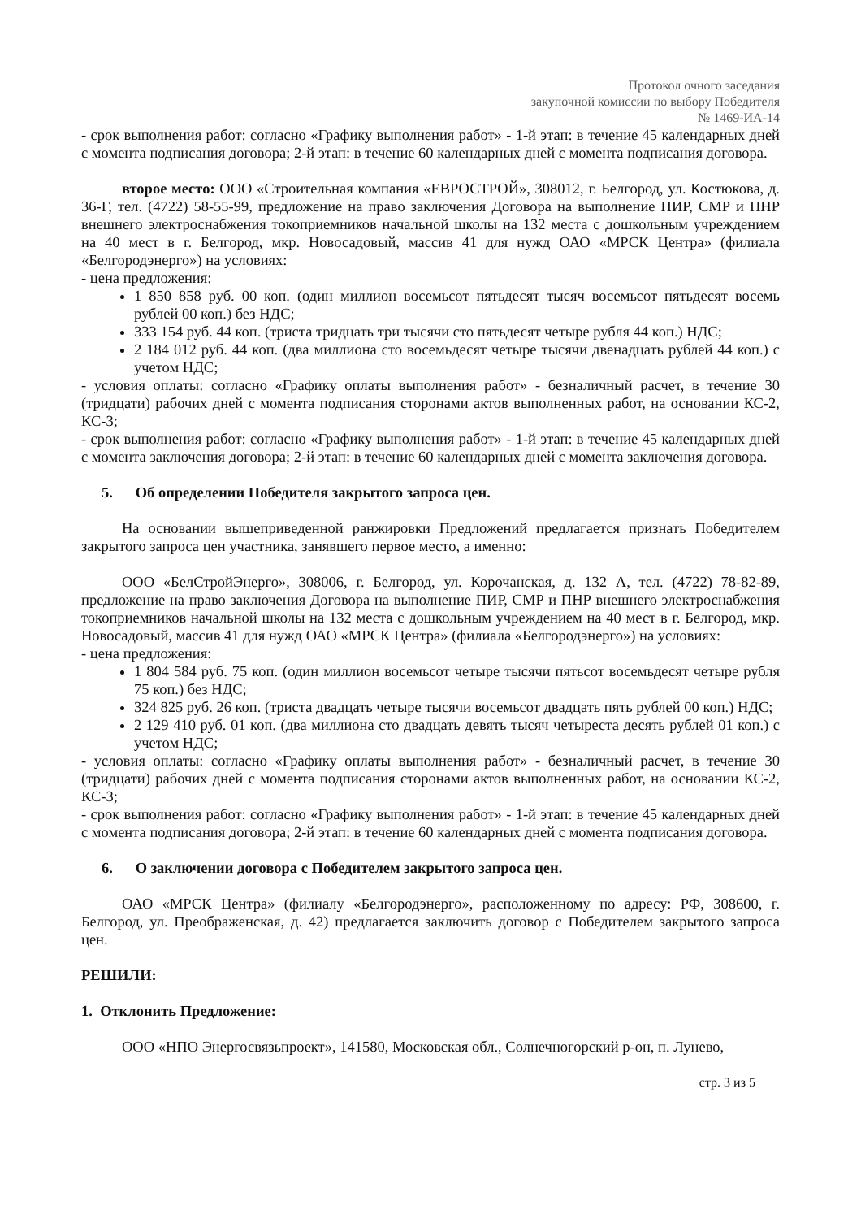Протокол очного заседания
закупочной комиссии по выбору Победителя
№ 1469-ИА-14
- срок выполнения работ: согласно «Графику выполнения работ» - 1-й этап: в течение 45 календарных дней с момента подписания договора; 2-й этап: в течение 60 календарных дней с момента подписания договора.
второе место: ООО «Строительная компания «ЕВРОСТРОЙ», 308012, г. Белгород, ул. Костюкова, д. 36-Г, тел. (4722) 58-55-99, предложение на право заключения Договора на выполнение ПИР, СМР и ПНР внешнего электроснабжения токоприемников начальной школы на 132 места с дошкольным учреждением на 40 мест в г. Белгород, мкр. Новосадовый, массив 41 для нужд ОАО «МРСК Центра» (филиала «Белгородэнерго») на условиях:
- цена предложения:
1 850 858 руб. 00 коп. (один миллион восемьсот пятьдесят тысяч восемьсот пятьдесят восемь рублей 00 коп.) без НДС;
333 154 руб. 44 коп. (триста тридцать три тысячи сто пятьдесят четыре рубля 44 коп.) НДС;
2 184 012 руб. 44 коп. (два миллиона сто восемьдесят четыре тысячи двенадцать рублей 44 коп.) с учетом НДС;
- условия оплаты: согласно «Графику оплаты выполнения работ» - безналичный расчет, в течение 30 (тридцати) рабочих дней с момента подписания сторонами актов выполненных работ, на основании КС-2, КС-3;
- срок выполнения работ: согласно «Графику выполнения работ» - 1-й этап: в течение 45 календарных дней с момента заключения договора; 2-й этап: в течение 60 календарных дней с момента заключения договора.
5. Об определении Победителя закрытого запроса цен.
На основании вышеприведенной ранжировки Предложений предлагается признать Победителем закрытого запроса цен участника, занявшего первое место, а именно:
ООО «БелСтройЭнерго», 308006, г. Белгород, ул. Корочанская, д. 132 А, тел. (4722) 78-82-89, предложение на право заключения Договора на выполнение ПИР, СМР и ПНР внешнего электроснабжения токоприемников начальной школы на 132 места с дошкольным учреждением на 40 мест в г. Белгород, мкр. Новосадовый, массив 41 для нужд ОАО «МРСК Центра» (филиала «Белгородэнерго») на условиях:
- цена предложения:
1 804 584 руб. 75 коп. (один миллион восемьсот четыре тысячи пятьсот восемьдесят четыре рубля 75 коп.) без НДС;
324 825 руб. 26 коп. (триста двадцать четыре тысячи восемьсот двадцать пять рублей 00 коп.) НДС;
2 129 410 руб. 01 коп. (два миллиона сто двадцать девять тысяч четыреста десять рублей 01 коп.) с учетом НДС;
- условия оплаты: согласно «Графику оплаты выполнения работ» - безналичный расчет, в течение 30 (тридцати) рабочих дней с момента подписания сторонами актов выполненных работ, на основании КС-2, КС-3;
- срок выполнения работ: согласно «Графику выполнения работ» - 1-й этап: в течение 45 календарных дней с момента подписания договора; 2-й этап: в течение 60 календарных дней с момента подписания договора.
6. О заключении договора с Победителем закрытого запроса цен.
ОАО «МРСК Центра» (филиалу «Белгородэнерго», расположенному по адресу: РФ, 308600, г. Белгород, ул. Преображенская, д. 42) предлагается заключить договор с Победителем закрытого запроса цен.
РЕШИЛИ:
1. Отклонить Предложение:
ООО «НПО Энергосвязьпроект», 141580, Московская обл., Солнечногорский р-он, п. Лунево,
стр. 3 из 5